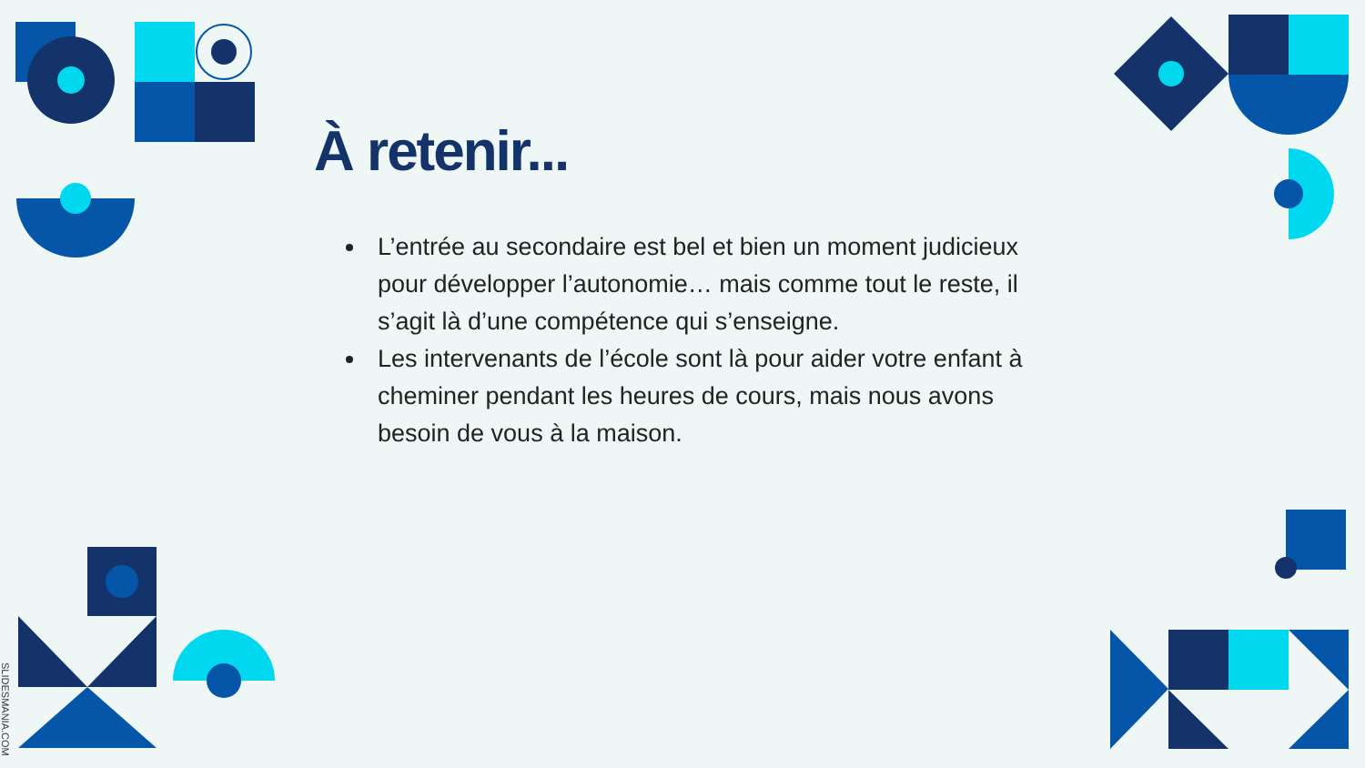SLIDESMANIA.COM
À retenir...
L’entrée au secondaire est bel et bien un moment judicieux pour développer l’autonomie… mais comme tout le reste, il s’agit là d’une compétence qui s’enseigne.
Les intervenants de l’école sont là pour aider votre enfant à cheminer pendant les heures de cours, mais nous avons besoin de vous à la maison.